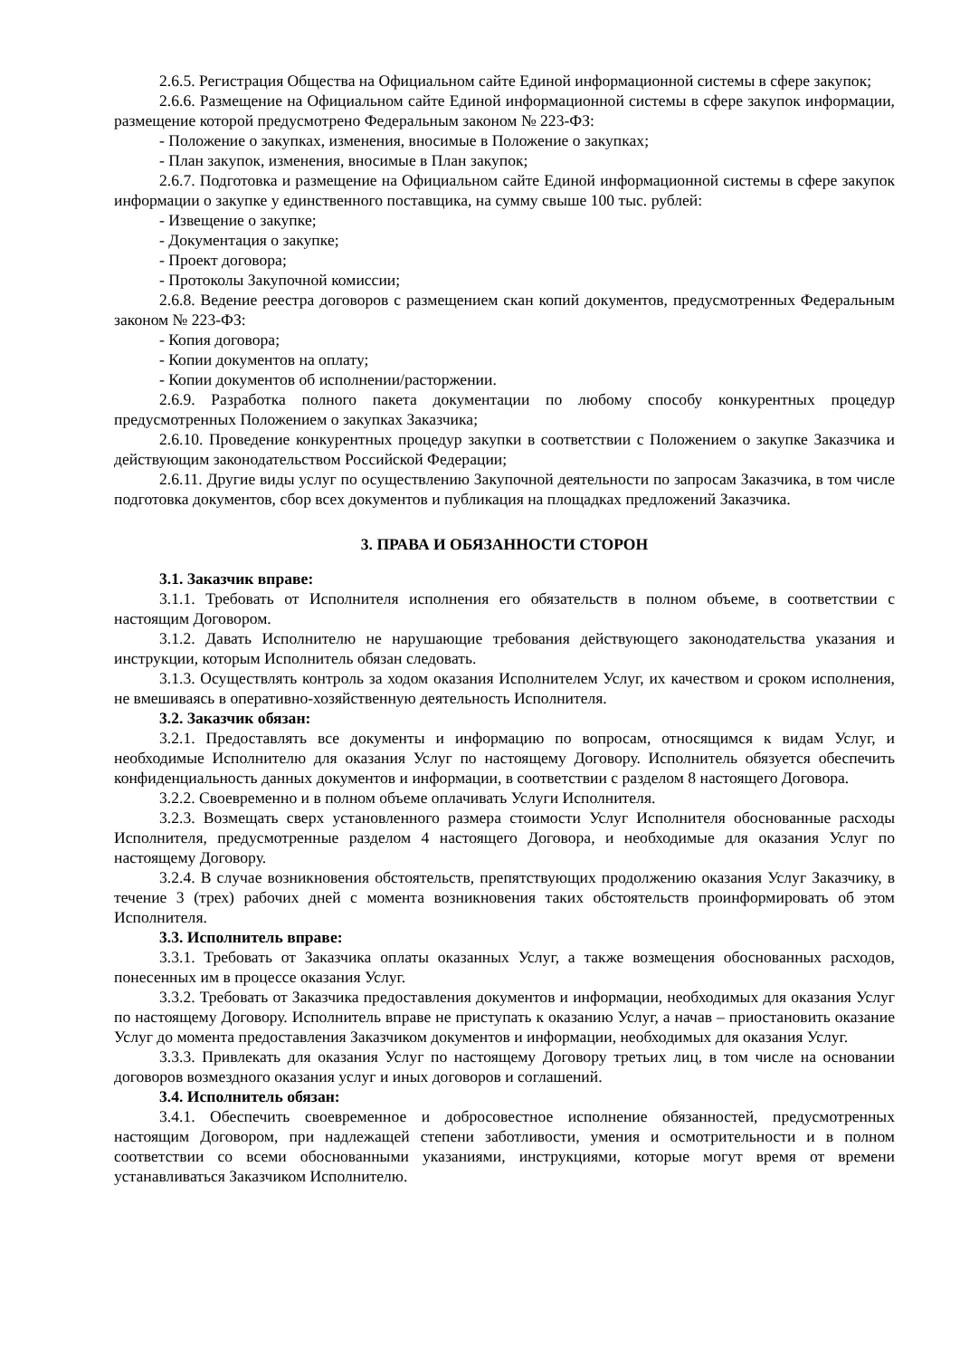2.6.5. Регистрация Общества на Официальном сайте Единой информационной системы в сфере закупок;
2.6.6. Размещение на Официальном сайте Единой информационной системы в сфере закупок информации, размещение которой предусмотрено Федеральным законом № 223-ФЗ:
- Положение о закупках, изменения, вносимые в Положение о закупках;
- План закупок, изменения, вносимые в План закупок;
2.6.7. Подготовка и размещение на Официальном сайте Единой информационной системы в сфере закупок информации о закупке у единственного поставщика, на сумму свыше 100 тыс. рублей:
- Извещение о закупке;
- Документация о закупке;
- Проект договора;
- Протоколы Закупочной комиссии;
2.6.8. Ведение реестра договоров с размещением скан копий документов, предусмотренных Федеральным законом № 223-ФЗ:
- Копия договора;
- Копии документов на оплату;
- Копии документов об исполнении/расторжении.
2.6.9. Разработка полного пакета документации по любому способу конкурентных процедур предусмотренных Положением о закупках Заказчика;
2.6.10. Проведение конкурентных процедур закупки в соответствии с Положением о закупке Заказчика и действующим законодательством Российской Федерации;
2.6.11. Другие виды услуг по осуществлению Закупочной деятельности по запросам Заказчика, в том числе подготовка документов, сбор всех документов и публикация на площадках предложений Заказчика.
3. ПРАВА И ОБЯЗАННОСТИ СТОРОН
3.1. Заказчик вправе:
3.1.1. Требовать от Исполнителя исполнения его обязательств в полном объеме, в соответствии с настоящим Договором.
3.1.2. Давать Исполнителю не нарушающие требования действующего законодательства указания и инструкции, которым Исполнитель обязан следовать.
3.1.3. Осуществлять контроль за ходом оказания Исполнителем Услуг, их качеством и сроком исполнения, не вмешиваясь в оперативно-хозяйственную деятельность Исполнителя.
3.2. Заказчик обязан:
3.2.1. Предоставлять все документы и информацию по вопросам, относящимся к видам Услуг, и необходимые Исполнителю для оказания Услуг по настоящему Договору. Исполнитель обязуется обеспечить конфиденциальность данных документов и информации, в соответствии с разделом 8 настоящего Договора.
3.2.2. Своевременно и в полном объеме оплачивать Услуги Исполнителя.
3.2.3. Возмещать сверх установленного размера стоимости Услуг Исполнителя обоснованные расходы Исполнителя, предусмотренные разделом 4 настоящего Договора, и необходимые для оказания Услуг по настоящему Договору.
3.2.4. В случае возникновения обстоятельств, препятствующих продолжению оказания Услуг Заказчику, в течение 3 (трех) рабочих дней с момента возникновения таких обстоятельств проинформировать об этом Исполнителя.
3.3. Исполнитель вправе:
3.3.1. Требовать от Заказчика оплаты оказанных Услуг, а также возмещения обоснованных расходов, понесенных им в процессе оказания Услуг.
3.3.2. Требовать от Заказчика предоставления документов и информации, необходимых для оказания Услуг по настоящему Договору. Исполнитель вправе не приступать к оказанию Услуг, а начав – приостановить оказание Услуг до момента предоставления Заказчиком документов и информации, необходимых для оказания Услуг.
3.3.3. Привлекать для оказания Услуг по настоящему Договору третьих лиц, в том числе на основании договоров возмездного оказания услуг и иных договоров и соглашений.
3.4. Исполнитель обязан:
3.4.1. Обеспечить своевременное и добросовестное исполнение обязанностей, предусмотренных настоящим Договором, при надлежащей степени заботливости, умения и осмотрительности и в полном соответствии со всеми обоснованными указаниями, инструкциями, которые могут время от времени устанавливаться Заказчиком Исполнителю.